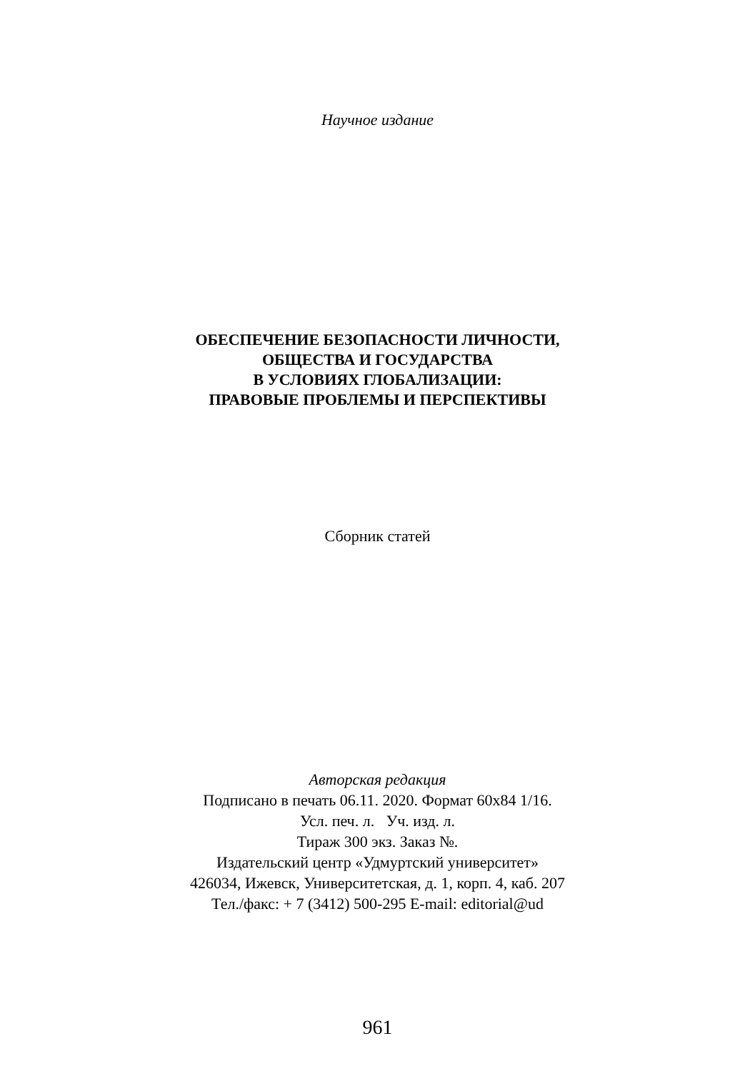Научное издание
ОБЕСПЕЧЕНИЕ БЕЗОПАСНОСТИ ЛИЧНОСТИ,
ОБЩЕСТВА И ГОСУДАРСТВА
В УСЛОВИЯХ ГЛОБАЛИЗАЦИИ:
ПРАВОВЫЕ ПРОБЛЕМЫ И ПЕРСПЕКТИВЫ
Сборник статей
Авторская редакция
Подписано в печать 06.11. 2020. Формат 60х84 1/16.
Усл. печ. л. Уч. изд. л.
Тираж 300 экз. Заказ №.
Издательский центр «Удмуртский университет»
426034, Ижевск, Университетская, д. 1, корп. 4, каб. 207
Тел./факс: + 7 (3412) 500-295 E-mail: editorial@ud
961